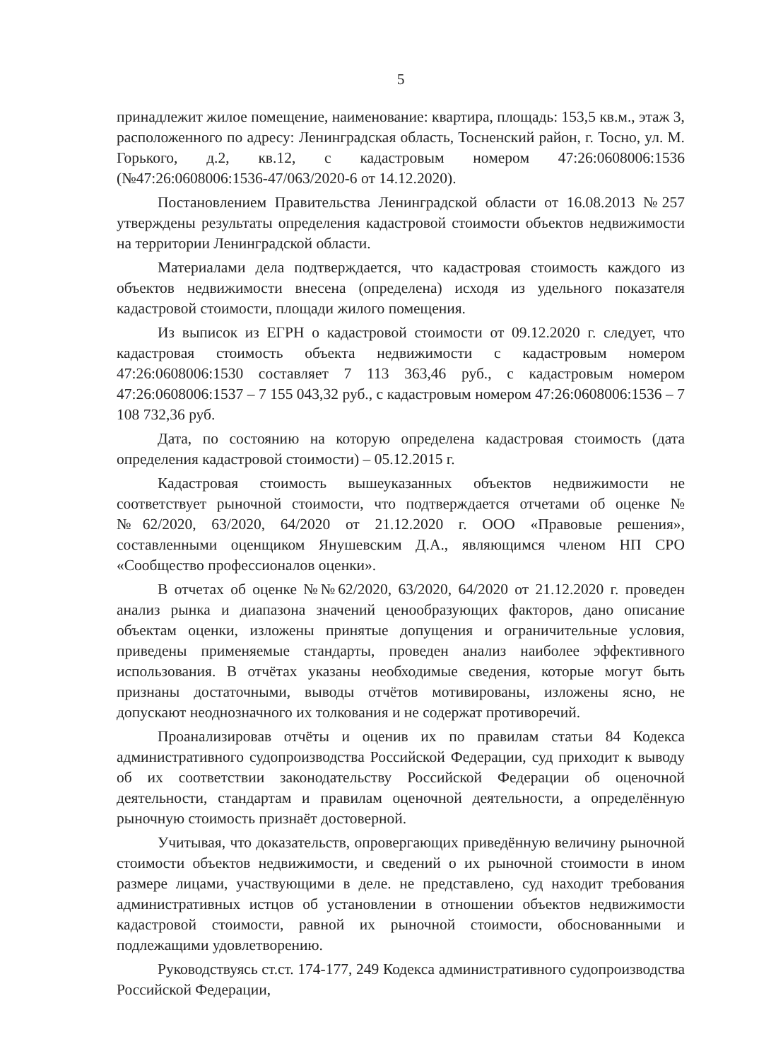5
принадлежит жилое помещение, наименование: квартира, площадь: 153,5 кв.м., этаж 3, расположенного по адресу: Ленинградская область, Тосненский район, г. Тосно, ул. М. Горького, д.2, кв.12, с кадастровым номером 47:26:0608006:1536 (№47:26:0608006:1536-47/063/2020-6 от 14.12.2020).
Постановлением Правительства Ленинградской области от 16.08.2013 №257 утверждены результаты определения кадастровой стоимости объектов недвижимости на территории Ленинградской области.
Материалами дела подтверждается, что кадастровая стоимость каждого из объектов недвижимости внесена (определена) исходя из удельного показателя кадастровой стоимости, площади жилого помещения.
Из выписок из ЕГРН о кадастровой стоимости от 09.12.2020 г. следует, что кадастровая стоимость объекта недвижимости с кадастровым номером 47:26:0608006:1530 составляет 7 113 363,46 руб., с кадастровым номером 47:26:0608006:1537 – 7 155 043,32 руб., с кадастровым номером 47:26:0608006:1536 – 7 108 732,36 руб.
Дата, по состоянию на которую определена кадастровая стоимость (дата определения кадастровой стоимости) – 05.12.2015 г.
Кадастровая стоимость вышеуказанных объектов недвижимости не соответствует рыночной стоимости, что подтверждается отчетами об оценке №№62/2020, 63/2020, 64/2020 от 21.12.2020 г. ООО «Правовые решения», составленными оценщиком Янушевским Д.А., являющимся членом НП СРО «Сообщество профессионалов оценки».
В отчетах об оценке №№62/2020, 63/2020, 64/2020 от 21.12.2020 г. проведен анализ рынка и диапазона значений ценообразующих факторов, дано описание объектам оценки, изложены принятые допущения и ограничительные условия, приведены применяемые стандарты, проведен анализ наиболее эффективного использования. В отчётах указаны необходимые сведения, которые могут быть признаны достаточными, выводы отчётов мотивированы, изложены ясно, не допускают неоднозначного их толкования и не содержат противоречий.
Проанализировав отчёты и оценив их по правилам статьи 84 Кодекса административного судопроизводства Российской Федерации, суд приходит к выводу об их соответствии законодательству Российской Федерации об оценочной деятельности, стандартам и правилам оценочной деятельности, а определённую рыночную стоимость признаёт достоверной.
Учитывая, что доказательств, опровергающих приведённую величину рыночной стоимости объектов недвижимости, и сведений о их рыночной стоимости в ином размере лицами, участвующими в деле. не представлено, суд находит требования административных истцов об установлении в отношении объектов недвижимости кадастровой стоимости, равной их рыночной стоимости, обоснованными и подлежащими удовлетворению.
Руководствуясь ст.ст. 174-177, 249 Кодекса административного судопроизводства Российской Федерации,